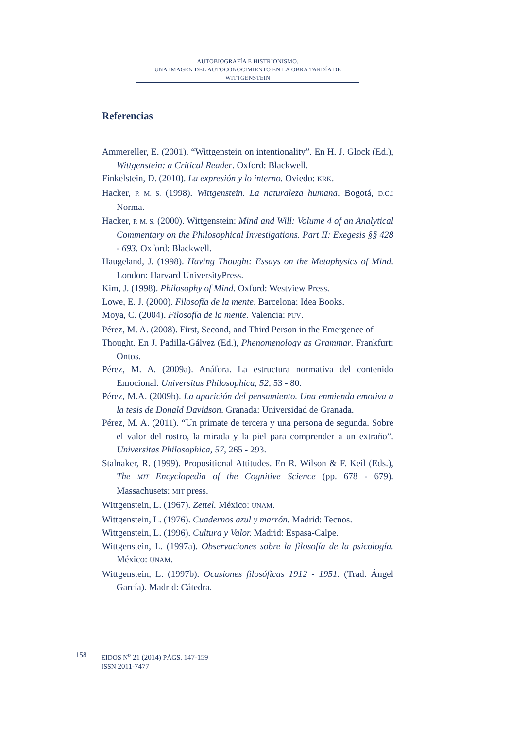AUTOBIOGRAFÍA E HISTRIONISMO.
UNA IMAGEN DEL AUTOCONOCIMIENTO EN LA OBRA TARDÍA DE WITTGENSTEIN
Referencias
Ammereller, E. (2001). “Wittgenstein on intentionality”. En H. J. Glock (Ed.), Wittgenstein: a Critical Reader. Oxford: Blackwell.
Finkelstein, D. (2010). La expresión y lo interno. Oviedo: KRK.
Hacker, P. M. S. (1998). Wittgenstein. La naturaleza humana. Bogotá, D.C.: Norma.
Hacker, P. M. S. (2000). Wittgenstein: Mind and Will: Volume 4 of an Analytical Commentary on the Philosophical Investigations. Part II: Exegesis §§ 428 - 693. Oxford: Blackwell.
Haugeland, J. (1998). Having Thought: Essays on the Metaphysics of Mind. London: Harvard UniversityPress.
Kim, J. (1998). Philosophy of Mind. Oxford: Westview Press.
Lowe, E. J. (2000). Filosofía de la mente. Barcelona: Idea Books.
Moya, C. (2004). Filosofía de la mente. Valencia: PUV.
Pérez, M. A. (2008). First, Second, and Third Person in the Emergence of
Thought. En J. Padilla-Gálvez (Ed.), Phenomenology as Grammar. Frankfurt: Ontos.
Pérez, M. A. (2009a). Anáfora. La estructura normativa del contenido Emocional. Universitas Philosophica, 52, 53 - 80.
Pérez, M.A. (2009b). La aparición del pensamiento. Una enmienda emotiva a la tesis de Donald Davidson. Granada: Universidad de Granada.
Pérez, M. A. (2011). “Un primate de tercera y una persona de segunda. Sobre el valor del rostro, la mirada y la piel para comprender a un extraño”. Universitas Philosophica, 57, 265 - 293.
Stalnaker, R. (1999). Propositional Attitudes. En R. Wilson & F. Keil (Eds.), The MIT Encyclopedia of the Cognitive Science (pp. 678 - 679). Massachusets: MIT press.
Wittgenstein, L. (1967). Zettel. México: UNAM.
Wittgenstein, L. (1976). Cuadernos azul y marrón. Madrid: Tecnos.
Wittgenstein, L. (1996). Cultura y Valor. Madrid: Espasa-Calpe.
Wittgenstein, L. (1997a). Observaciones sobre la filosofía de la psicología. México: UNAM.
Wittgenstein, L. (1997b). Ocasiones filosóficas 1912 - 1951. (Trad. Ángel García). Madrid: Cátedra.
158 EIDOS N<sup>o</sup> 21 (2014) PÁGS. 147-159
ISSN 2011-7477